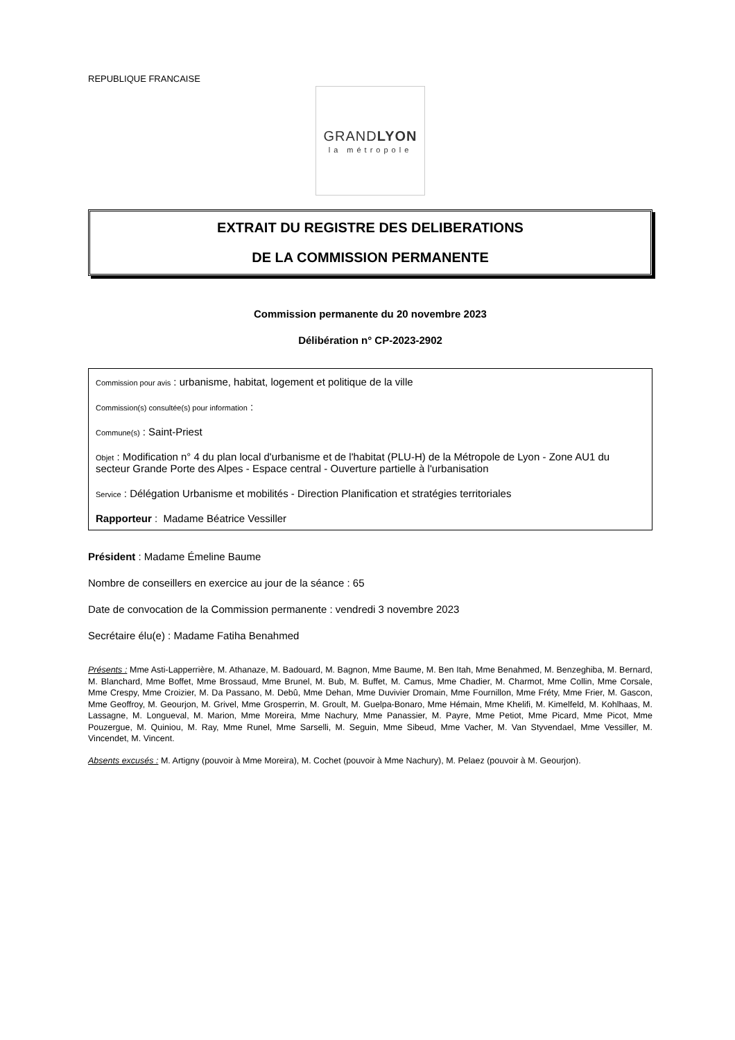REPUBLIQUE FRANCAISE
GRANDLYON
la métropole
EXTRAIT DU REGISTRE DES DELIBERATIONS
DE LA COMMISSION PERMANENTE
Commission permanente du 20 novembre 2023
Délibération n° CP-2023-2902
Commission pour avis : urbanisme, habitat, logement et politique de la ville
Commission(s) consultée(s) pour information :
Commune(s) : Saint-Priest
Objet : Modification n° 4 du plan local d'urbanisme et de l'habitat (PLU-H) de la Métropole de Lyon - Zone AU1 du secteur Grande Porte des Alpes - Espace central - Ouverture partielle à l'urbanisation
Service : Délégation Urbanisme et mobilités - Direction Planification et stratégies territoriales
Rapporteur : Madame Béatrice Vessiller
Président : Madame Émeline Baume
Nombre de conseillers en exercice au jour de la séance : 65
Date de convocation de la Commission permanente : vendredi 3 novembre 2023
Secrétaire élu(e) : Madame Fatiha Benahmed
Présents : Mme Asti-Lapperrière, M. Athanaze, M. Badouard, M. Bagnon, Mme Baume, M. Ben Itah, Mme Benahmed, M. Benzeghiba, M. Bernard, M. Blanchard, Mme Boffet, Mme Brossaud, Mme Brunel, M. Bub, M. Buffet, M. Camus, Mme Chadier, M. Charmot, Mme Collin, Mme Corsale, Mme Crespy, Mme Croizier, M. Da Passano, M. Debû, Mme Dehan, Mme Duvivier Dromain, Mme Fournillon, Mme Fréty, Mme Frier, M. Gascon, Mme Geoffroy, M. Geourjon, M. Grivel, Mme Grosperrin, M. Groult, M. Guelpa-Bonaro, Mme Hémain, Mme Khelifi, M. Kimelfeld, M. Kohlhaas, M. Lassagne, M. Longueval, M. Marion, Mme Moreira, Mme Nachury, Mme Panassier, M. Payre, Mme Petiot, Mme Picard, Mme Picot, Mme Pouzergue, M. Quiniou, M. Ray, Mme Runel, Mme Sarselli, M. Seguin, Mme Sibeud, Mme Vacher, M. Van Styvendael, Mme Vessiller, M. Vincendet, M. Vincent.
Absents excusés : M. Artigny (pouvoir à Mme Moreira), M. Cochet (pouvoir à Mme Nachury), M. Pelaez (pouvoir à M. Geourjon).